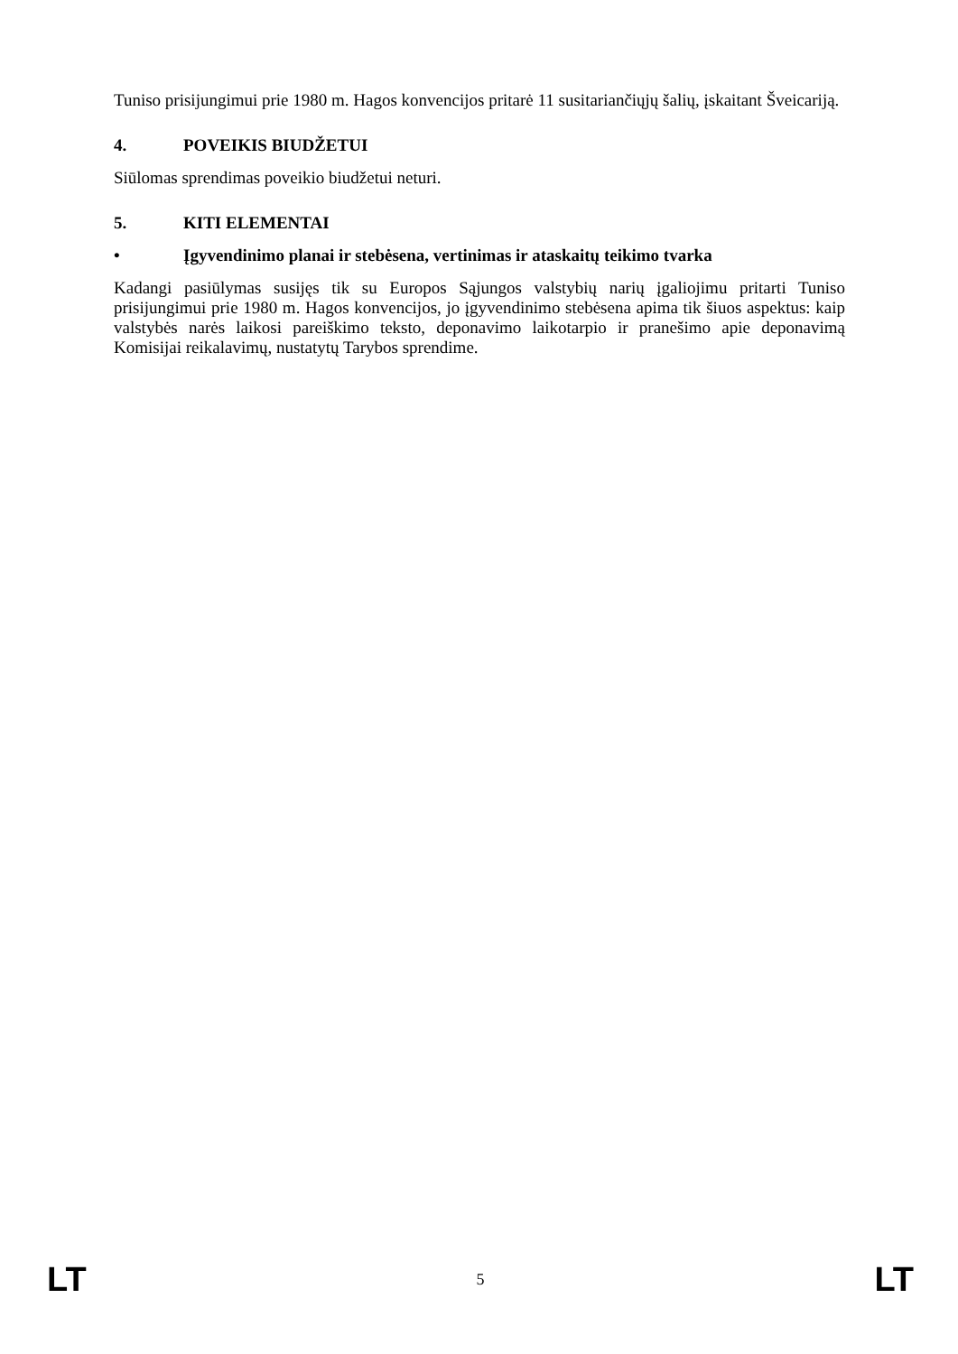Tuniso prisijungimui prie 1980 m. Hagos konvencijos pritarė 11 susitariančiųjų šalių, įskaitant Šveicariją.
4. POVEIKIS BIUDŽETUI
Siūlomas sprendimas poveikio biudžetui neturi.
5. KITI ELEMENTAI
• Įgyvendinimo planai ir stebėsena, vertinimas ir ataskaitų teikimo tvarka
Kadangi pasiūlymas susijęs tik su Europos Sąjungos valstybių narių įgaliojimu pritarti Tuniso prisijungimui prie 1980 m. Hagos konvencijos, jo įgyvendinimo stebėsena apima tik šiuos aspektus: kaip valstybės narės laikosi pareiškimo teksto, deponavimo laikotarpio ir pranešimo apie deponavimą Komisijai reikalavimų, nustatytų Tarybos sprendime.
LT 5 LT